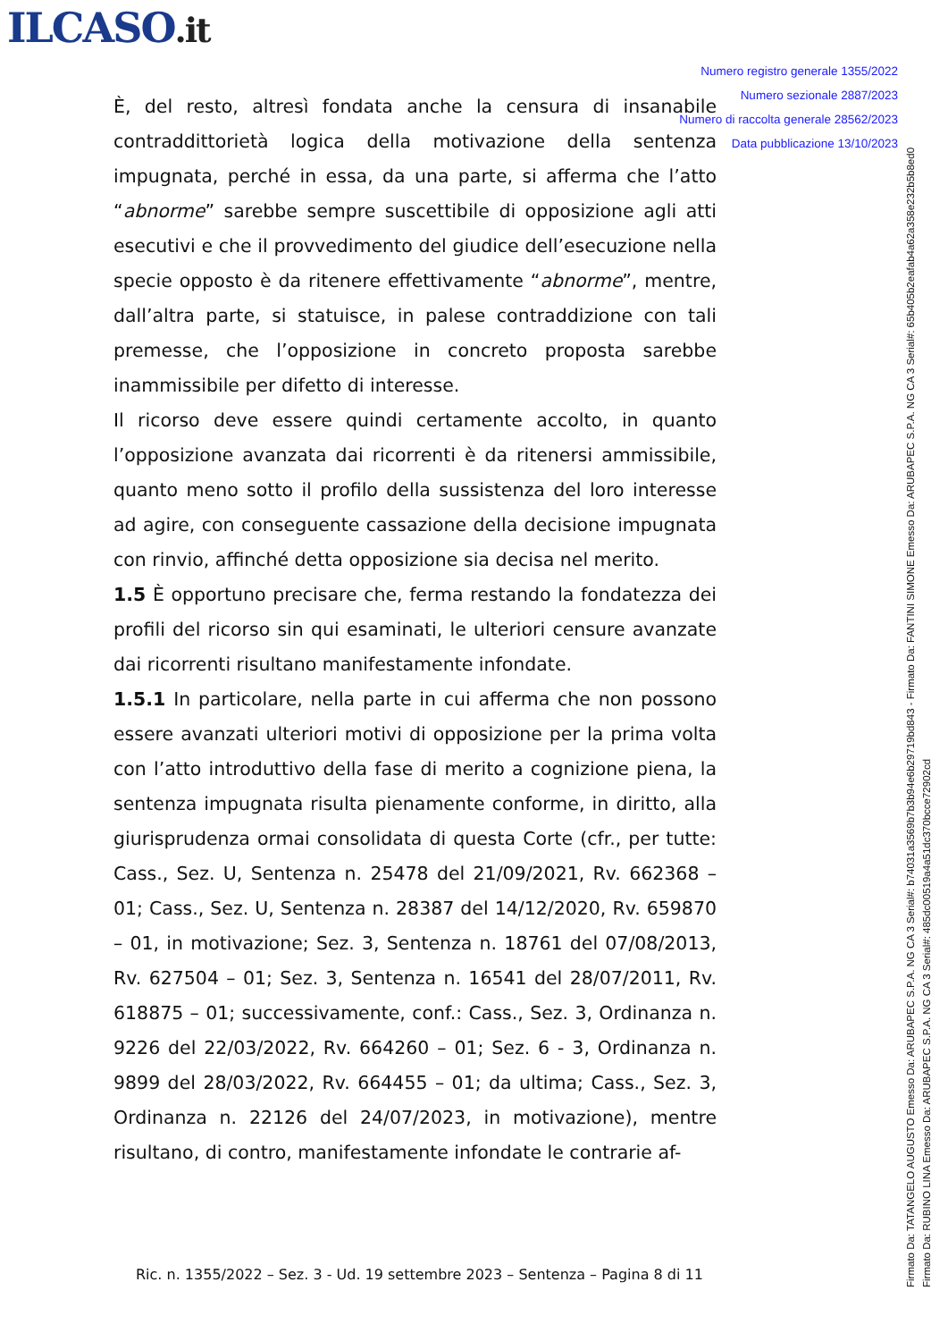ILCASO.it
Numero registro generale 1355/2022
Numero sezionale 2887/2023
Numero di raccolta generale 28562/2023
Data pubblicazione 13/10/2023
È, del resto, altresì fondata anche la censura di insanabile contraddittorietà logica della motivazione della sentenza impugnata, perché in essa, da una parte, si afferma che l’atto “abnorme” sarebbe sempre suscettibile di opposizione agli atti esecutivi e che il provvedimento del giudice dell’esecuzione nella specie opposto è da ritenere effettivamente “abnorme”, mentre, dall’altra parte, si statuisce, in palese contraddizione con tali premesse, che l’opposizione in concreto proposta sarebbe inammissibile per difetto di interesse.
Il ricorso deve essere quindi certamente accolto, in quanto l’opposizione avanzata dai ricorrenti è da ritenersi ammissibile, quanto meno sotto il profilo della sussistenza del loro interesse ad agire, con conseguente cassazione della decisione impugnata con rinvio, affinché detta opposizione sia decisa nel merito.
1.5 È opportuno precisare che, ferma restando la fondatezza dei profili del ricorso sin qui esaminati, le ulteriori censure avanzate dai ricorrenti risultano manifestamente infondate.
1.5.1 In particolare, nella parte in cui afferma che non possono essere avanzati ulteriori motivi di opposizione per la prima volta con l’atto introduttivo della fase di merito a cognizione piena, la sentenza impugnata risulta pienamente conforme, in diritto, alla giurisprudenza ormai consolidata di questa Corte (cfr., per tutte: Cass., Sez. U, Sentenza n. 25478 del 21/09/2021, Rv. 662368 – 01; Cass., Sez. U, Sentenza n. 28387 del 14/12/2020, Rv. 659870 – 01, in motivazione; Sez. 3, Sentenza n. 18761 del 07/08/2013, Rv. 627504 – 01; Sez. 3, Sentenza n. 16541 del 28/07/2011, Rv. 618875 – 01; successivamente, conf.: Cass., Sez. 3, Ordinanza n. 9226 del 22/03/2022, Rv. 664260 – 01; Sez. 6 - 3, Ordinanza n. 9899 del 28/03/2022, Rv. 664455 – 01; da ultima; Cass., Sez. 3, Ordinanza n. 22126 del 24/07/2023, in motivazione), mentre risultano, di contro, manifestamente infondate le contrarie af-
Ric. n. 1355/2022 – Sez. 3 - Ud. 19 settembre 2023 – Sentenza – Pagina 8 di 11
Firmato Da: TATANGELO AUGUSTO Emesso Da: ARUBAPEC S.P.A. NG CA 3 Serial#: b74031a3569b7b3b94e6b29719bd843 - Firmato Da: FANTINI SIMONE Emesso Da: ARUBAPEC S.P.A. NG CA 3 Serial#: 65b405b2eafab4a62a358e232b5b8ed0
Firmato Da: RUBINO LINA Emesso Da: ARUBAPEC S.P.A. NG CA 3 Serial#: 485dc00519a4a51dc370bcce72902cd